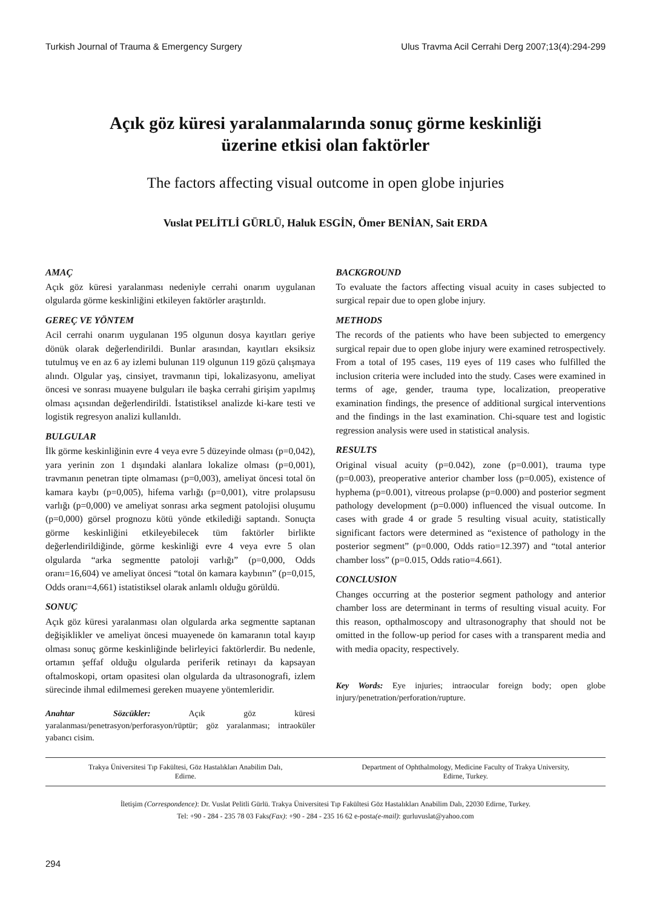Turkish Journal of Trauma & Emergency Surgery Ulus Travma Acil Cerrahi Derg 2007;13(4):294-299
Açık göz küresi yaralanmalarında sonuç görme keskinliği
üzerine etkisi olan faktörler
The factors affecting visual outcome in open globe injuries
Vuslat PELİTLİ GÜRLÜ, Haluk ESGİN, Ömer BENİAN, Sait ERDA
AMAÇ
Açık göz küresi yaralanması nedeniyle cerrahi onarım uygulanan olgularda görme keskinliğini etkileyen faktörler araştırıldı.
GEREÇ VE YÖNTEM
Acil cerrahi onarım uygulanan 195 olgunun dosya kayıtları geriye dönük olarak değerlendirildi. Bunlar arasından, kayıtları eksiksiz tutulmuş ve en az 6 ay izlemi bulunan 119 olgunun 119 gözü çalışmaya alındı. Olgular yaş, cinsiyet, travmanın tipi, lokalizasyonu, ameliyat öncesi ve sonrası muayene bulguları ile başka cerrahi girişim yapılmış olması açısından değerlendirildi. İstatistiksel analizde ki-kare testi ve logistik regresyon analizi kullanıldı.
BULGULAR
İlk görme keskinliğinin evre 4 veya evre 5 düzeyinde olması (p=0,042), yara yerinin zon 1 dışındaki alanlara lokalize olması (p=0,001), travmanın penetran tipte olmaması (p=0,003), ameliyat öncesi total ön kamara kaybı (p=0,005), hifema varlığı (p=0,001), vitre prolapsusu varlığı (p=0,000) ve ameliyat sonrası arka segment patolojisi oluşumu (p=0,000) görsel prognozu kötü yönde etkilediği saptandı. Sonuçta görme keskinliğini etkileyebilecek tüm faktörler birlikte değerlendirildiğinde, görme keskinliği evre 4 veya evre 5 olan olgularda “arka segmentte patoloji varlığı” (p=0,000, Odds oranı=16,604) ve ameliyat öncesi “total ön kamara kaybının” (p=0,015, Odds oranı=4,661) istatistiksel olarak anlamlı olduğu görüldü.
SONUÇ
Açık göz küresi yaralanması olan olgularda arka segmentte saptanan değişiklikler ve ameliyat öncesi muayenede ön kamaranın total kayıp olması sonuç görme keskinliğinde belirleyici faktörlerdir. Bu nedenle, ortamın şeffaf olduğu olgularda periferik retinayı da kapsayan oftalmoskopi, ortam opasitesi olan olgularda da ultrasonografi, izlem sürecinde ihmal edilmemesi gereken muayene yöntemleridir.
Anahtar Sözcükler: Açık göz küresi yaralanması/penetrasyon/perforasyon/rüptür; göz yaralanması; intraoküler yabancı cisim.
BACKGROUND
To evaluate the factors affecting visual acuity in cases subjected to surgical repair due to open globe injury.
METHODS
The records of the patients who have been subjected to emergency surgical repair due to open globe injury were examined retrospectively. From a total of 195 cases, 119 eyes of 119 cases who fulfilled the inclusion criteria were included into the study. Cases were examined in terms of age, gender, trauma type, localization, preoperative examination findings, the presence of additional surgical interventions and the findings in the last examination. Chi-square test and logistic regression analysis were used in statistical analysis.
RESULTS
Original visual acuity (p=0.042), zone (p=0.001), trauma type (p=0.003), preoperative anterior chamber loss (p=0.005), existence of hyphema (p=0.001), vitreous prolapse (p=0.000) and posterior segment pathology development (p=0.000) influenced the visual outcome. In cases with grade 4 or grade 5 resulting visual acuity, statistically significant factors were determined as “existence of pathology in the posterior segment” (p=0.000, Odds ratio=12.397) and “total anterior chamber loss” (p=0.015, Odds ratio=4.661).
CONCLUSION
Changes occurring at the posterior segment pathology and anterior chamber loss are determinant in terms of resulting visual acuity. For this reason, opthalmoscopy and ultrasonography that should not be omitted in the follow-up period for cases with a transparent media and with media opacity, respectively.
Key Words: Eye injuries; intraocular foreign body; open globe injury/penetration/perforation/rupture.
Trakya Üniversitesi Tıp Fakültesi, Göz Hastalıkları Anabilim Dalı,
Edirne.
Department of Ophthalmology, Medicine Faculty of Trakya University,
Edirne, Turkey.
İletişim (Correspondence): Dr. Vuslat Pelitli Gürlü. Trakya Üniversitesi Tıp Fakültesi Göz Hastalıkları Anabilim Dalı, 22030 Edirne, Turkey.
Tel: +90 - 284 - 235 78 03 Faks(Fax): +90 - 284 - 235 16 62 e-posta(e-mail): gurluvuslat@yahoo.com
294